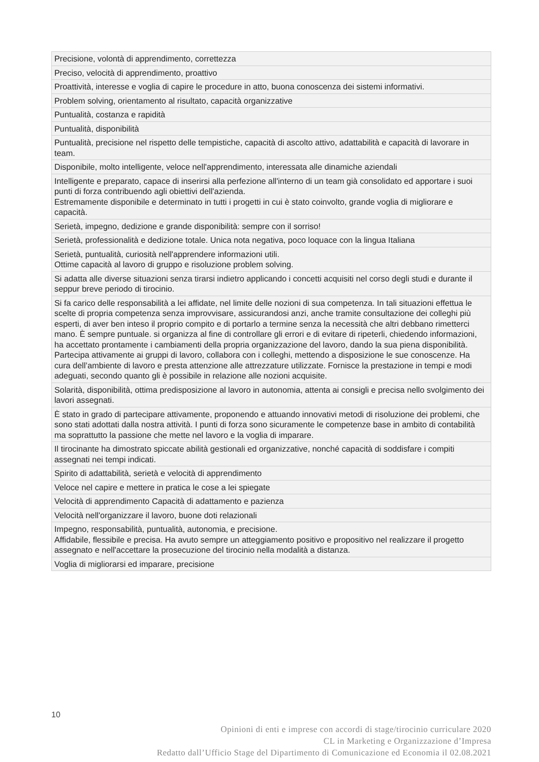| Precisione, volontà di apprendimento, correttezza |
| Preciso, velocità di apprendimento, proattivo |
| Proattività, interesse e voglia di capire le procedure in atto, buona conoscenza dei sistemi informativi. |
| Problem solving, orientamento al risultato, capacità organizzative |
| Puntualità, costanza e rapidità |
| Puntualità, disponibilità |
| Puntualità, precisione nel rispetto delle tempistiche, capacità di ascolto attivo, adattabilità e capacità di lavorare in team. |
| Disponibile, molto intelligente, veloce nell'apprendimento, interessata alle dinamiche aziendali |
| Intelligente e preparato, capace di inserirsi alla perfezione all'interno di un team già consolidato ed apportare i suoi punti di forza contribuendo agli obiettivi dell'azienda. Estremamente disponibile e determinato in tutti i progetti in cui è stato coinvolto, grande voglia di migliorare e capacità. |
| Serietà, impegno, dedizione e grande disponibilità: sempre con il sorriso! |
| Serietà, professionalità e dedizione totale. Unica nota negativa, poco loquace con la lingua Italiana |
| Serietà, puntualità, curiosità nell'apprendere informazioni utili. Ottime capacità al lavoro di gruppo e risoluzione problem solving. |
| Si adatta alle diverse situazioni senza tirarsi indietro applicando i concetti acquisiti nel corso degli studi e durante il seppur breve periodo di tirocinio. |
| Si fa carico delle responsabilità a lei affidate, nel limite delle nozioni di sua competenza. In tali situazioni effettua le scelte di propria competenza senza improvvisare, assicurandosi anzi, anche tramite consultazione dei colleghi più esperti, di aver ben inteso il proprio compito e di portarlo a termine senza la necessità che altri debbano rimetterci mano. È sempre puntuale. si organizza al fine di controllare gli errori e di evitare di ripeterli, chiedendo informazioni, ha accettato prontamente i cambiamenti della propria organizzazione del lavoro, dando la sua piena disponibilità. Partecipa attivamente ai gruppi di lavoro, collabora con i colleghi, mettendo a disposizione le sue conoscenze. Ha cura dell’ambiente di lavoro e presta attenzione alle attrezzature utilizzate. Fornisce la prestazione in tempi e modi adeguati, secondo quanto gli è possibile in relazione alle nozioni acquisite. |
| Solarità, disponibilità, ottima predisposizione al lavoro in autonomia, attenta ai consigli e precisa nello svolgimento dei lavori assegnati. |
| È stato in grado di partecipare attivamente, proponendo e attuando innovativi metodi di risoluzione dei problemi, che sono stati adottati dalla nostra attività. I punti di forza sono sicuramente le competenze base in ambito di contabilità ma soprattutto la passione che mette nel lavoro e la voglia di imparare. |
| Il tirocinante ha dimostrato spiccate abilità gestionali ed organizzative, nonché capacità di soddisfare i compiti assegnati nei tempi indicati. |
| Spirito di adattabilità, serietà e velocità di apprendimento |
| Veloce nel capire e mettere in pratica le cose a lei spiegate |
| Velocità di apprendimento Capacità di adattamento e pazienza |
| Velocità nell'organizzare il lavoro, buone doti relazionali |
| Impegno, responsabilità, puntualità, autonomia, e precisione. Affidabile, flessibile e precisa. Ha avuto sempre un atteggiamento positivo e propositivo nel realizzare il progetto assegnato e nell'accettare la prosecuzione del tirocinio nella modalità a distanza. |
| Voglia di migliorarsi ed imparare, precisione |
10
Opinioni di enti e imprese con accordi di stage/tirocinio curriculare 2020
CL in Marketing e Organizzazione d’Impresa
Redatto dall’Ufficio Stage del Dipartimento di Comunicazione ed Economia il 02.08.2021